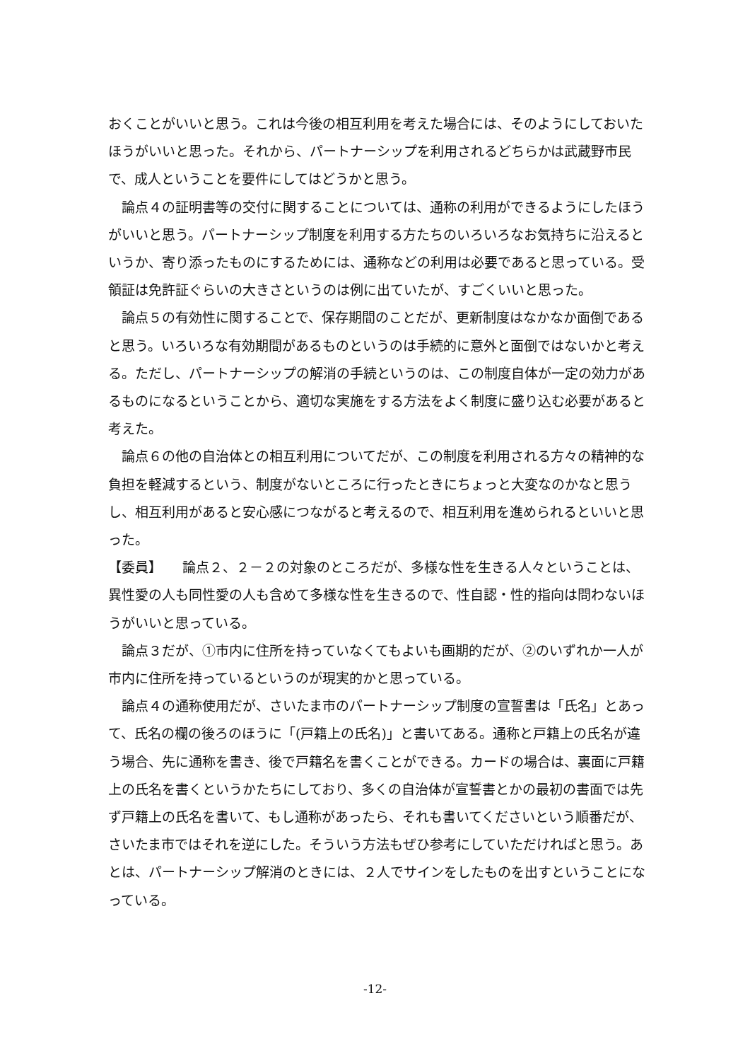おくことがいいと思う。これは今後の相互利用を考えた場合には、そのようにしておいたほうがいいと思った。それから、パートナーシップを利用されるどちらかは武蔵野市民で、成人ということを要件にしてはどうかと思う。
論点４の証明書等の交付に関することについては、通称の利用ができるようにしたほうがいいと思う。パートナーシップ制度を利用する方たちのいろいろなお気持ちに沿えるというか、寄り添ったものにするためには、通称などの利用は必要であると思っている。受領証は免許証ぐらいの大きさというのは例に出ていたが、すごくいいと思った。
論点５の有効性に関することで、保存期間のことだが、更新制度はなかなか面倒であると思う。いろいろな有効期間があるものというのは手続的に意外と面倒ではないかと考える。ただし、パートナーシップの解消の手続というのは、この制度自体が一定の効力があるものになるということから、適切な実施をする方法をよく制度に盛り込む必要があると考えた。
論点６の他の自治体との相互利用についてだが、この制度を利用される方々の精神的な負担を軽減するという、制度がないところに行ったときにちょっと大変なのかなと思うし、相互利用があると安心感につながると考えるので、相互利用を進められるといいと思った。
【委員】　　論点２、２－２の対象のところだが、多様な性を生きる人々ということは、異性愛の人も同性愛の人も含めて多様な性を生きるので、性自認・性的指向は問わないほうがいいと思っている。
論点３だが、①市内に住所を持っていなくてもよいも画期的だが、②のいずれか一人が市内に住所を持っているというのが現実的かと思っている。
論点４の通称使用だが、さいたま市のパートナーシップ制度の宣誓書は「氏名」とあって、氏名の欄の後ろのほうに「(戸籍上の氏名)」と書いてある。通称と戸籍上の氏名が違う場合、先に通称を書き、後で戸籍名を書くことができる。カードの場合は、裏面に戸籍上の氏名を書くというかたちにしており、多くの自治体が宣誓書とかの最初の書面では先ず戸籍上の氏名を書いて、もし通称があったら、それも書いてくださいという順番だが、さいたま市ではそれを逆にした。そういう方法もぜひ参考にしていただければと思う。あとは、パートナーシップ解消のときには、２人でサインをしたものを出すということになっている。
-12-